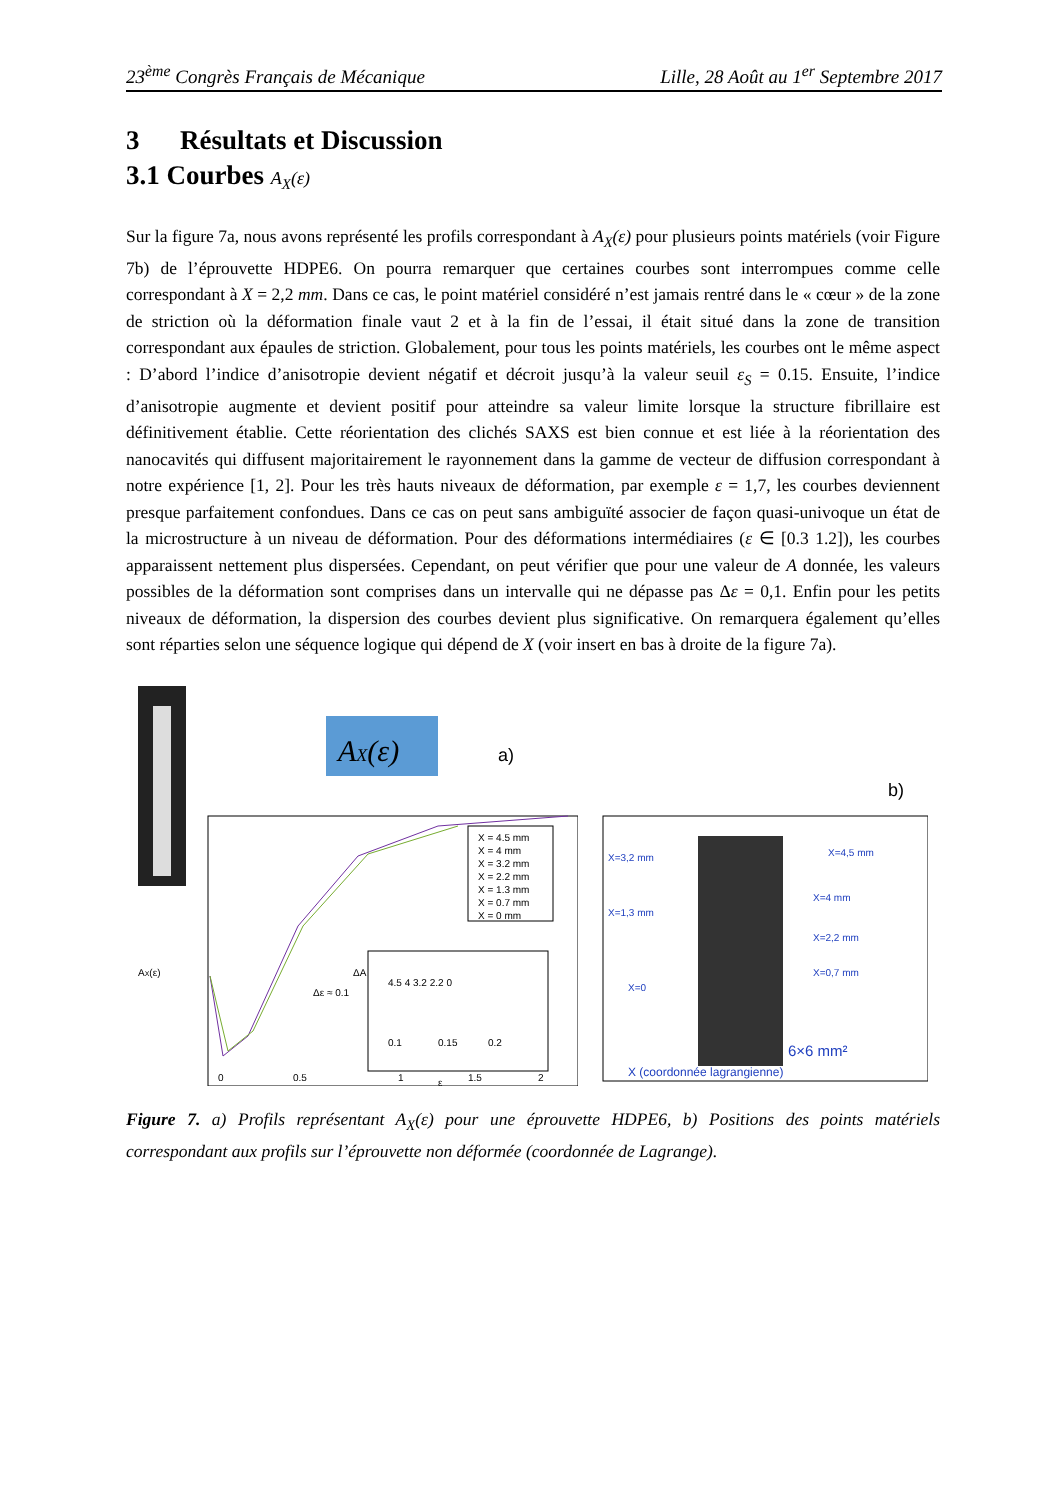23<sup>ème</sup> Congrès Français de Mécanique Lille, 28 Août au 1<sup>er</sup> Septembre 2017
3 Résultats et Discussion
3.1 Courbes A<sub>X</sub>(ε)
Sur la figure 7a, nous avons représenté les profils correspondant à A<sub>X</sub>(ε) pour plusieurs points matériels (voir Figure 7b) de l’éprouvette HDPE6. On pourra remarquer que certaines courbes sont interrompues comme celle correspondant à X = 2,2 mm. Dans ce cas, le point matériel considéré n’est jamais rentré dans le « cœur » de la zone de striction où la déformation finale vaut 2 et à la fin de l’essai, il était situé dans la zone de transition correspondant aux épaules de striction. Globalement, pour tous les points matériels, les courbes ont le même aspect : D’abord l’indice d’anisotropie devient négatif et décroit jusqu’à la valeur seuil ε<sub>S</sub> = 0.15. Ensuite, l’indice d’anisotropie augmente et devient positif pour atteindre sa valeur limite lorsque la structure fibrillaire est définitivement établie. Cette réorientation des clichés SAXS est bien connue et est liée à la réorientation des nanocavités qui diffusent majoritairement le rayonnement dans la gamme de vecteur de diffusion correspondant à notre expérience [1, 2]. Pour les très hauts niveaux de déformation, par exemple ε = 1,7, les courbes deviennent presque parfaitement confondues. Dans ce cas on peut sans ambiguïté associer de façon quasi-univoque un état de la microstructure à un niveau de déformation. Pour des déformations intermédiaires (ε ∈ [0.3 1.2]), les courbes apparaissent nettement plus dispersées. Cependant, on peut vérifier que pour une valeur de A donnée, les valeurs possibles de la déformation sont comprises dans un intervalle qui ne dépasse pas Δε = 0,1. Enfin pour les petits niveaux de déformation, la dispersion des courbes devient plus significative. On remarquera également qu’elles sont réparties selon une séquence logique qui dépend de X (voir insert en bas à droite de la figure 7a).
AX(ε)
a)
X = 4.5 mm
X = 4 mm
X = 3.2 mm
X = 2.2 mm
X = 1.3 mm
X = 0.7 mm
X = 0 mm
0
0.5
1
1.5
2
ΔA
Δε ≈ 0.1
0.1
0.15
0.2
4.5 4 3.2 2.2 0
AX(ε)
ε
b)
X=3,2 mm
X=4,5 mm
X=1,3 mm
X=4 mm
X=2,2 mm
X=0,7 mm
X=0
6×6 mm²
X (coordonnée lagrangienne)
Figure 7. a) Profils représentant A<sub>X</sub>(ε) pour une éprouvette HDPE6, b) Positions des points matériels correspondant aux profils sur l’éprouvette non déformée (coordonnée de Lagrange).